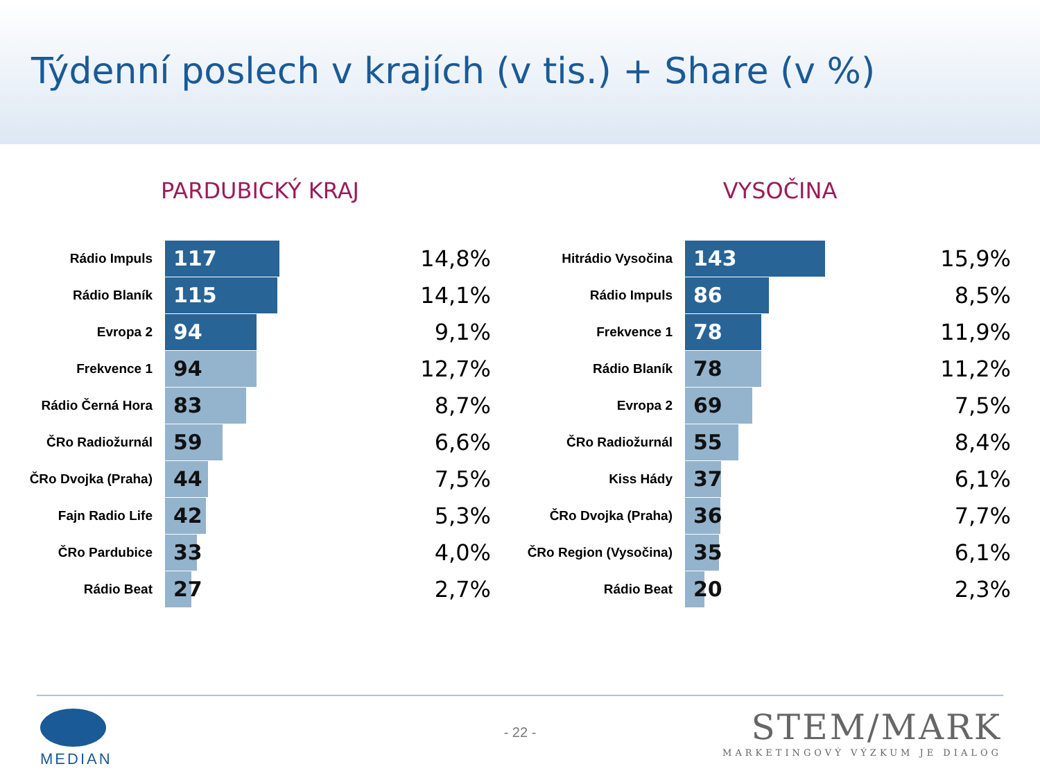Týdenní poslech v krajích (v tis.) + Share (v %)
PARDUBICKÝ KRAJ
| Rádio Impuls | 117 | 14,8% |
| Rádio Blaník | 115 | 14,1% |
| Evropa 2 | 94 | 9,1% |
| Frekvence 1 | 94 | 12,7% |
| Rádio Černá Hora | 83 | 8,7% |
| ČRo Radiožurnál | 59 | 6,6% |
| ČRo Dvojka (Praha) | 44 | 7,5% |
| Fajn Radio Life | 42 | 5,3% |
| ČRo Pardubice | 33 | 4,0% |
| Rádio Beat | 27 | 2,7% |
VYSOČINA
| Hitrádio Vysočina | 143 | 15,9% |
| Rádio Impuls | 86 | 8,5% |
| Frekvence 1 | 78 | 11,9% |
| Rádio Blaník | 78 | 11,2% |
| Evropa 2 | 69 | 7,5% |
| ČRo Radiožurnál | 55 | 8,4% |
| Kiss Hády | 37 | 6,1% |
| ČRo Dvojka (Praha) | 36 | 7,7% |
| ČRo Region (Vysočina) | 35 | 6,1% |
| Rádio Beat | 20 | 2,3% |
MEDIAN
- 22 -
STEM/MARK
MARKETINGOVÝ VÝZKUM JE DIALOG